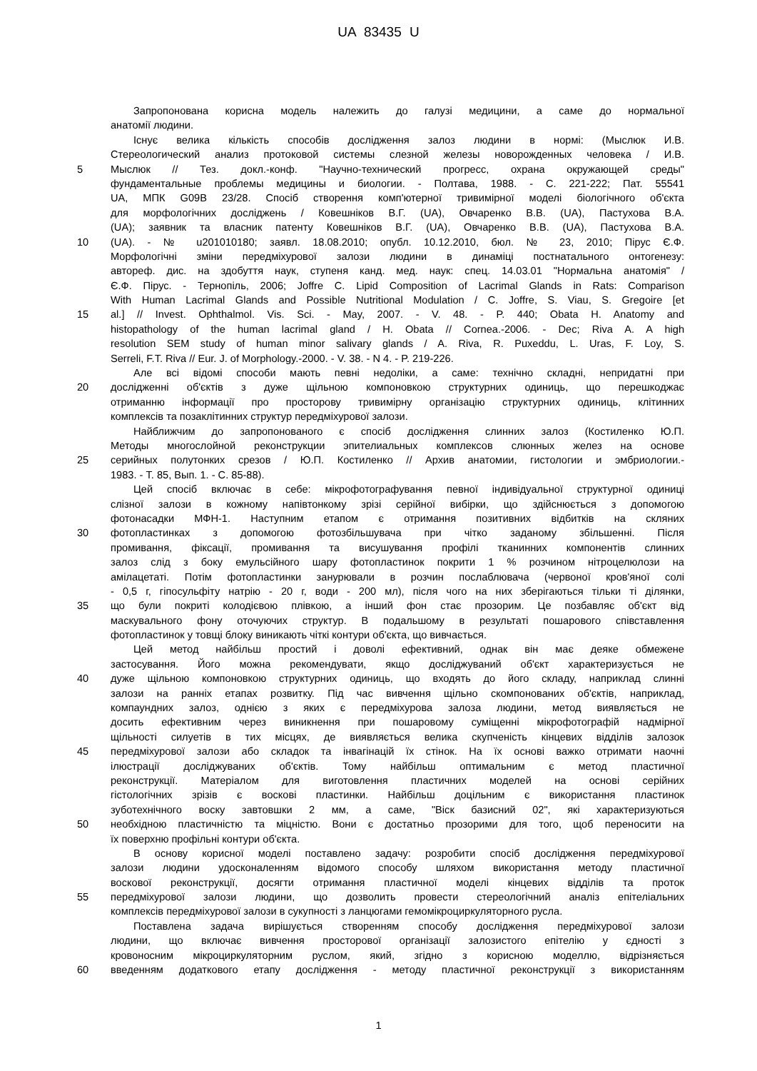UA 83435 U
Запропонована корисна модель належить до галузі медицини, а саме до нормальної
анатомії людини.
Існує велика кількість способів дослідження залоз людини в нормі: (Мыслюк И.В.
Стереологический анализ протоковой системы слезной железы новорожденных человека / И.В.
5 Мыслюк // Тез. докл.-конф. "Научно-технический прогресс, охрана окружающей среды"
фундаментальные проблемы медицины и биологии. - Полтава, 1988. - С. 221-222; Пат. 55541
UA, МПК G09B 23/28. Спосіб створення комп'ютерної тривимірної моделі біологічного об'єкта
для морфологічних досліджень / Ковешніков В.Г. (UA), Овчаренко В.В. (UA), Пастухова В.А.
(UA); заявник та власник патенту Ковешніков В.Г. (UA), Овчаренко В.В. (UA), Пастухова В.А.
10 (UA). - № u201010180; заявл. 18.08.2010; опубл. 10.12.2010, бюл. № 23, 2010; Пірус Є.Ф.
Морфологічні зміни передміхурової залози людини в динаміці постнатального онтогенезу:
автореф. дис. на здобуття наук, ступеня канд. мед. наук: спец. 14.03.01 "Нормальна анатомія" /
Є.Ф. Пірус. - Тернопіль, 2006; Joffre C. Lipid Composition of Lacrimal Glands in Rats: Comparison
With Human Lacrimal Glands and Possible Nutritional Modulation / C. Joffre, S. Viau, S. Gregoire [et
15 al.] // Invest. Ophthalmol. Vis. Sci. - May, 2007. - V. 48. - P. 440; Obata H. Anatomy and
histopathology of the human lacrimal gland / H. Obata // Cornea.-2006. - Dec; Riva A. A high
resolution SEM study of human minor salivary glands / A. Riva, R. Puxeddu, L. Uras, F. Loy, S.
Serreli, F.T. Riva // Eur. J. of Morphology.-2000. - V. 38. - N 4. - P. 219-226.
Але всі відомі способи мають певні недоліки, а саме: технічно складні, непридатні при
20 дослідженні об'єктів з дуже щільною компоновкою структурних одиниць, що перешкоджає
отриманню інформації про просторову тривимірну організацію структурних одиниць, клітинних
комплексів та позаклітинних структур передміхурової залози.
Найближчим до запропонованого є спосіб дослідження слинних залоз (Костиленко Ю.П.
Методы многослойной реконструкции эпителиальных комплексов слюнных желез на основе
25 серийных полутонких срезов / Ю.П. Костиленко // Архив анатомии, гистологии и эмбриологии.-
1983. - Т. 85, Вып. 1. - С. 85-88).
Цей спосіб включає в себе: мікрофотографування певної індивідуальної структурної одиниці
слізної залози в кожному напівтонкому зрізі серійної вибірки, що здійснюється з допомогою
фотонасадки МФН-1. Наступним етапом є отримання позитивних відбитків на скляних
30 фотопластинках з допомогою фотозбільшувача при чітко заданому збільшенні. Після
промивання, фіксації, промивання та висушування профілі тканинних компонентів слинних
залоз слід з боку емульсійного шару фотопластинок покрити 1 % розчином нітроцелюлози на
амілацетаті. Потім фотопластинки занурювали в розчин послаблювача (червоної кров'яної солі
- 0,5 г, гіпосульфіту натрію - 20 г, води - 200 мл), після чого на них зберігаються тільки ті ділянки,
35 що були покриті колодієвою плівкою, а інший фон стає прозорим. Це позбавляє об'єкт від
маскувального фону оточуючих структур. В подальшому в результаті пошарового співставлення
фотопластинок у товщі блоку виникають чіткі контури об'єкта, що вивчається.
Цей метод найбільш простий і доволі ефективний, однак він має деяке обмежене
застосування. Його можна рекомендувати, якщо досліджуваний об'єкт характеризується не
40 дуже щільною компоновкою структурних одиниць, що входять до його складу, наприклад слинні
залози на ранніх етапах розвитку. Під час вивчення щільно скомпонованих об'єктів, наприклад,
компаундних залоз, однією з яких є передміхурова залоза людини, метод виявляється не
досить ефективним через виникнення при пошаровому суміщенні мікрофотографій надмірної
щільності силуетів в тих місцях, де виявляється велика скупченість кінцевих відділів залозок
45 передміхурової залози або складок та інвагінацій їх стінок. На їх основі важко отримати наочні
ілюстрації досліджуваних об'єктів. Тому найбільш оптимальним є метод пластичної
реконструкції. Матеріалом для виготовлення пластичних моделей на основі серійних
гістологічних зрізів є воскові пластинки. Найбільш доцільним є використання пластинок
зуботехнічного воску завтовшки 2 мм, а саме, "Віск базисний 02", які характеризуються
50 необхідною пластичністю та міцністю. Вони є достатньо прозорими для того, щоб переносити на
їх поверхню профільні контури об'єкта.
В основу корисної моделі поставлено задачу: розробити спосіб дослідження передміхурової
залози людини удосконаленням відомого способу шляхом використання методу пластичної
воскової реконструкції, досягти отримання пластичної моделі кінцевих відділів та проток
55 передміхурової залози людини, що дозволить провести стереологічний аналіз епітеліальних
комплексів передміхурової залози в сукупності з ланцюгами гемомікроциркуляторного русла.
Поставлена задача вирішується створенням способу дослідження передміхурової залози
людини, що включає вивчення просторової організації залозистого епітелію у єдності з
кровоносним мікроциркуляторним руслом, який, згідно з корисною моделлю, відрізняється
60 введенням додаткового етапу дослідження - методу пластичної реконструкції з використанням
1